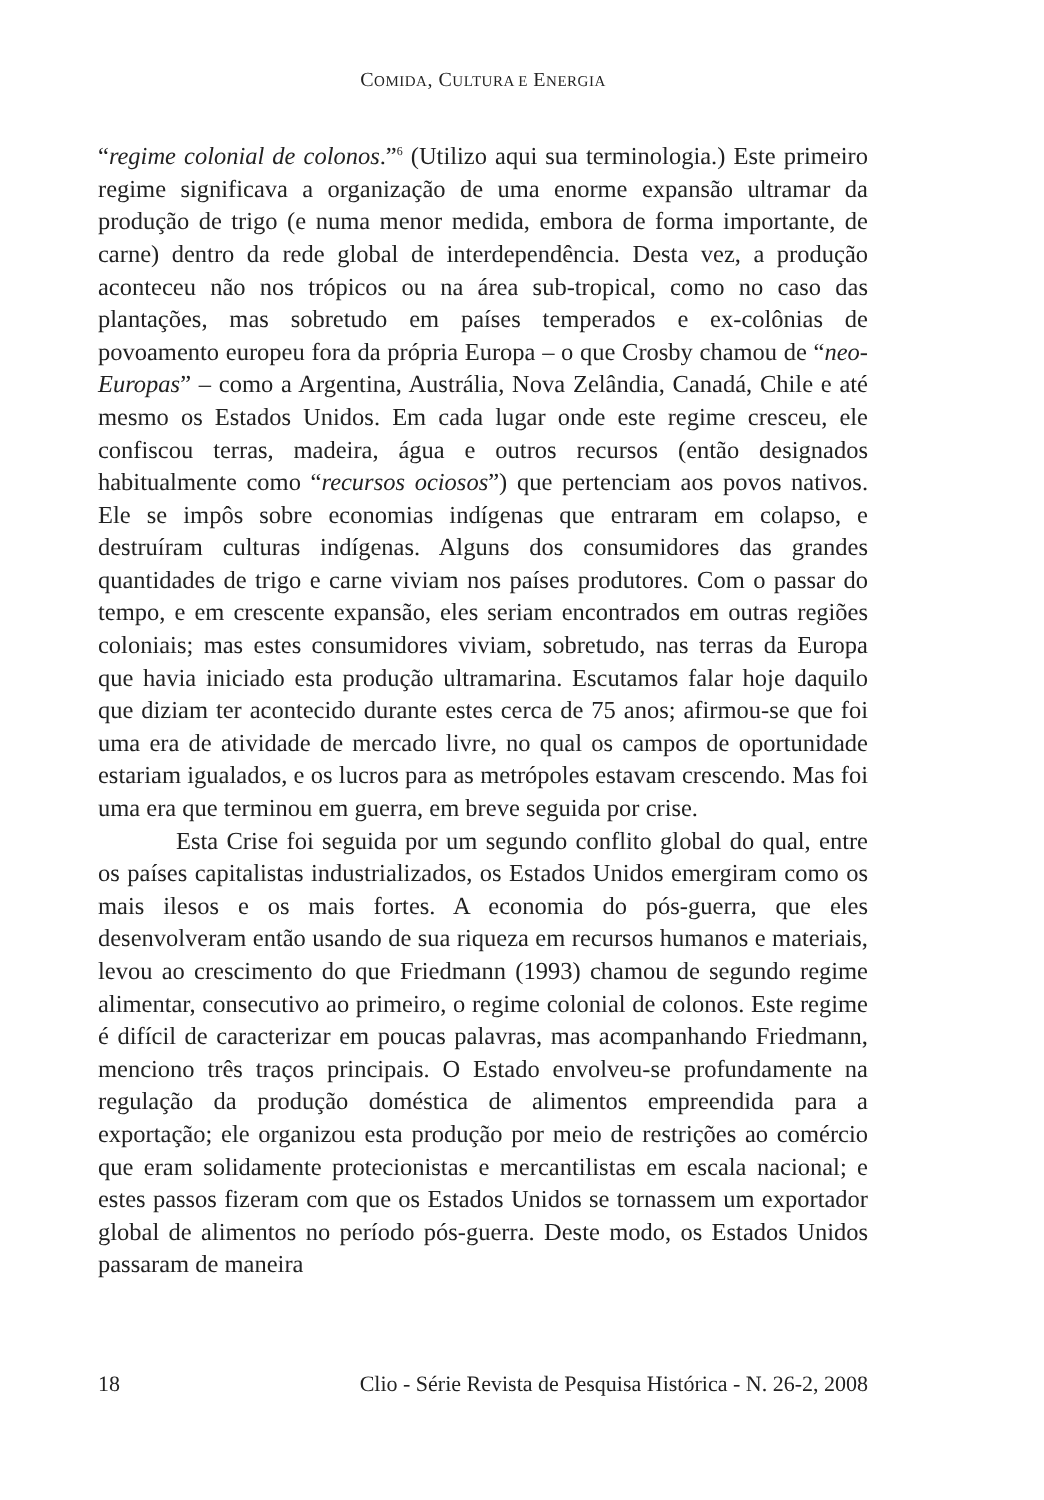COMIDA, CULTURA E ENERGIA
“regime colonial de colonos.”<sup>6</sup> (Utilizo aqui sua terminologia.) Este primeiro regime significava a organização de uma enorme expansão ultramar da produção de trigo (e numa menor medida, embora de forma importante, de carne) dentro da rede global de interdependência. Desta vez, a produção aconteceu não nos trópicos ou na área sub-tropical, como no caso das plantações, mas sobretudo em países temperados e ex-colônias de povoamento europeu fora da própria Europa – o que Crosby chamou de “neo-Europas” – como a Argentina, Austrália, Nova Zelândia, Canadá, Chile e até mesmo os Estados Unidos. Em cada lugar onde este regime cresceu, ele confiscou terras, madeira, água e outros recursos (então designados habitualmente como “recursos ociosos”) que pertenciam aos povos nativos. Ele se impôs sobre economias indígenas que entraram em colapso, e destruíram culturas indígenas. Alguns dos consumidores das grandes quantidades de trigo e carne viviam nos países produtores. Com o passar do tempo, e em crescente expansão, eles seriam encontrados em outras regiões coloniais; mas estes consumidores viviam, sobretudo, nas terras da Europa que havia iniciado esta produção ultramarina. Escutamos falar hoje daquilo que diziam ter acontecido durante estes cerca de 75 anos; afirmou-se que foi uma era de atividade de mercado livre, no qual os campos de oportunidade estariam igualados, e os lucros para as metrópoles estavam crescendo. Mas foi uma era que terminou em guerra, em breve seguida por crise.
Esta Crise foi seguida por um segundo conflito global do qual, entre os países capitalistas industrializados, os Estados Unidos emergiram como os mais ilesos e os mais fortes. A economia do pós-guerra, que eles desenvolveram então usando de sua riqueza em recursos humanos e materiais, levou ao crescimento do que Friedmann (1993) chamou de segundo regime alimentar, consecutivo ao primeiro, o regime colonial de colonos. Este regime é difícil de caracterizar em poucas palavras, mas acompanhando Friedmann, menciono três traços principais. O Estado envolveu-se profundamente na regulação da produção doméstica de alimentos empreendida para a exportação; ele organizou esta produção por meio de restrições ao comércio que eram solidamente protecionistas e mercantilistas em escala nacional; e estes passos fizeram com que os Estados Unidos se tornassem um exportador global de alimentos no período pós-guerra. Deste modo, os Estados Unidos passaram de maneira
18 Clio - Série Revista de Pesquisa Histórica - N. 26-2, 2008